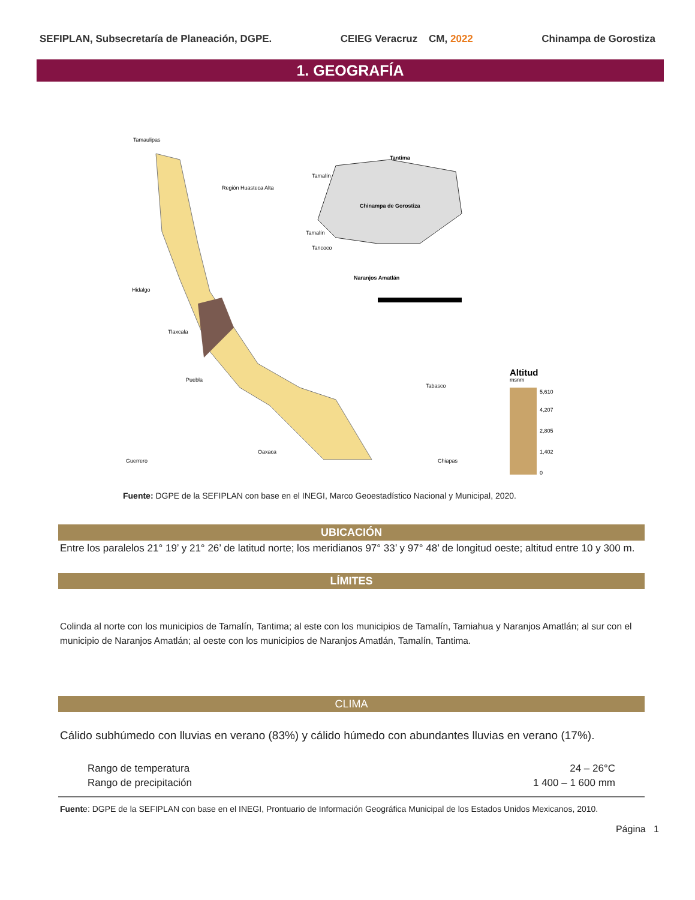SEFIPLAN, Subsecretaría de Planeación, DGPE. CEIEG Veracruz CM, 2022 Chinampa de Gorostiza
1. GEOGRAFÍA
Tamaulipas
Hidalgo
Tlaxcala
Puebla
Oaxaca
Guerrero
Tabasco
Chiapas
Región Huasteca Alta
Tamalín
Tantima
Chinampa de Gorostiza
Naranjos Amatlán
Tancoco
Tamalín
Altitud
msnm
5,610
4,207
2,805
1,402
0
Fuente: DGPE de la SEFIPLAN con base en el INEGI, Marco Geoestadístico Nacional y Municipal, 2020.
UBICACIÓN
Entre los paralelos 21° 19’ y 21° 26’ de latitud norte; los meridianos 97° 33’ y 97° 48’ de longitud oeste; altitud entre 10 y 300 m.
LÍMITES
Colinda al norte con los municipios de Tamalín, Tantima; al este con los municipios de Tamalín, Tamiahua y Naranjos Amatlán; al sur con el municipio de Naranjos Amatlán; al oeste con los municipios de Naranjos Amatlán, Tamalín, Tantima.
CLIMA
Cálido subhúmedo con lluvias en verano (83%) y cálido húmedo con abundantes lluvias en verano (17%).
| Rango de temperatura | 24 – 26°C |
| Rango de precipitación | 1 400 – 1 600 mm |
Fuente: DGPE de la SEFIPLAN con base en el INEGI, Prontuario de Información Geográfica Municipal de los Estados Unidos Mexicanos, 2010.
Página 1